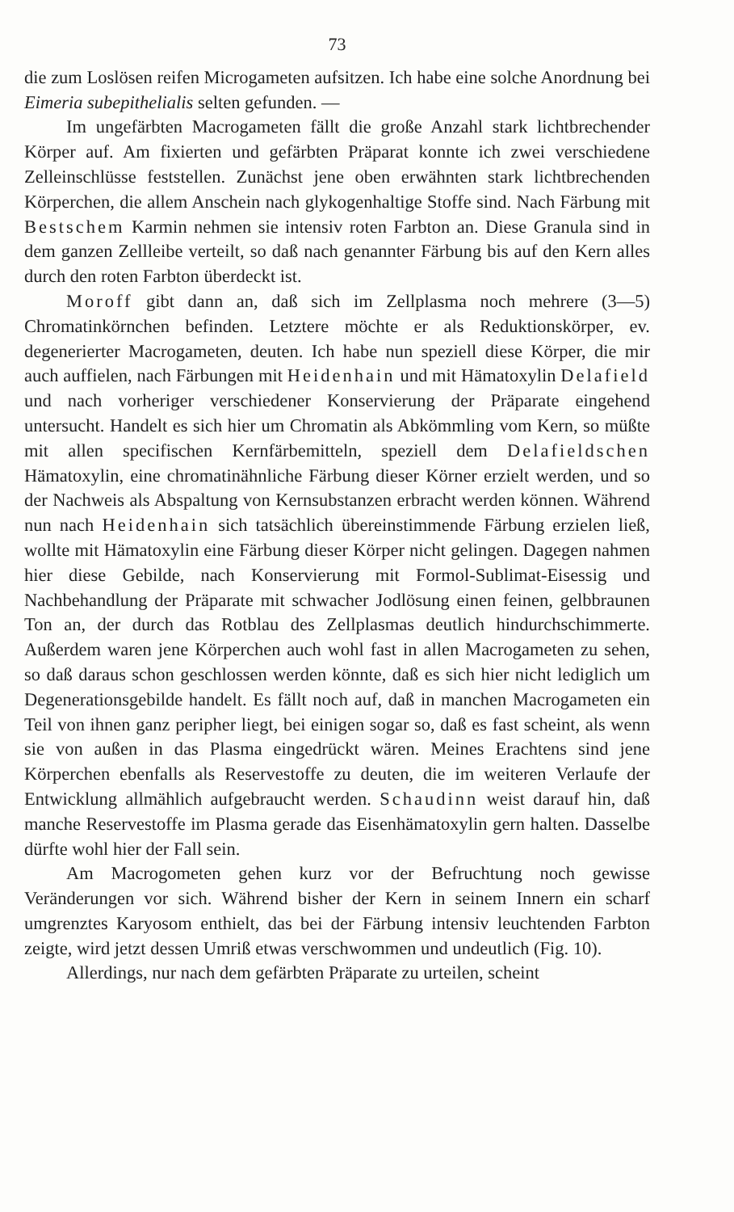73
die zum Loslösen reifen Microgameten aufsitzen. Ich habe eine solche Anordnung bei Eimeria subepithelialis selten gefunden. —
Im ungefärbten Macrogameten fällt die große Anzahl stark lichtbrechender Körper auf. Am fixierten und gefärbten Präparat konnte ich zwei verschiedene Zelleinschlüsse feststellen. Zunächst jene oben erwähnten stark lichtbrechenden Körperchen, die allem Anschein nach glykogenhaltige Stoffe sind. Nach Färbung mit Bestschem Karmin nehmen sie intensiv roten Farbton an. Diese Granula sind in dem ganzen Zellleibe verteilt, so daß nach genannter Färbung bis auf den Kern alles durch den roten Farbton überdeckt ist.
Moroff gibt dann an, daß sich im Zellplasma noch mehrere (3—5) Chromatinkörnchen befinden. Letztere möchte er als Reduktionskörper, ev. degenerierter Macrogameten, deuten. Ich habe nun speziell diese Körper, die mir auch auffielen, nach Färbungen mit Heidenhain und mit Hämatoxylin Delafield und nach vorheriger verschiedener Konservierung der Präparate eingehend untersucht. Handelt es sich hier um Chromatin als Abkömmling vom Kern, so müßte mit allen specifischen Kernfärbemitteln, speziell dem Delafieldschen Hämatoxylin, eine chromatinähnliche Färbung dieser Körner erzielt werden, und so der Nachweis als Abspaltung von Kernsubstanzen erbracht werden können. Während nun nach Heidenhain sich tatsächlich übereinstimmende Färbung erzielen ließ, wollte mit Hämatoxylin eine Färbung dieser Körper nicht gelingen. Dagegen nahmen hier diese Gebilde, nach Konservierung mit Formol-Sublimat-Eisessig und Nachbehandlung der Präparate mit schwacher Jodlösung einen feinen, gelbbraunen Ton an, der durch das Rotblau des Zellplasmas deutlich hindurchschimmerte. Außerdem waren jene Körperchen auch wohl fast in allen Macrogameten zu sehen, so daß daraus schon geschlossen werden könnte, daß es sich hier nicht lediglich um Degenerationsgebilde handelt. Es fällt noch auf, daß in manchen Macrogameten ein Teil von ihnen ganz peripher liegt, bei einigen sogar so, daß es fast scheint, als wenn sie von außen in das Plasma eingedrückt wären. Meines Erachtens sind jene Körperchen ebenfalls als Reservestoffe zu deuten, die im weiteren Verlaufe der Entwicklung allmählich aufgebraucht werden. Schaudinn weist darauf hin, daß manche Reservestoffe im Plasma gerade das Eisenhämatoxylin gern halten. Dasselbe dürfte wohl hier der Fall sein.
Am Macrogometen gehen kurz vor der Befruchtung noch gewisse Veränderungen vor sich. Während bisher der Kern in seinem Innern ein scharf umgrenztes Karyosom enthielt, das bei der Färbung intensiv leuchtenden Farbton zeigte, wird jetzt dessen Umriß etwas verschwommen und undeutlich (Fig. 10).
Allerdings, nur nach dem gefärbten Präparate zu urteilen, scheint